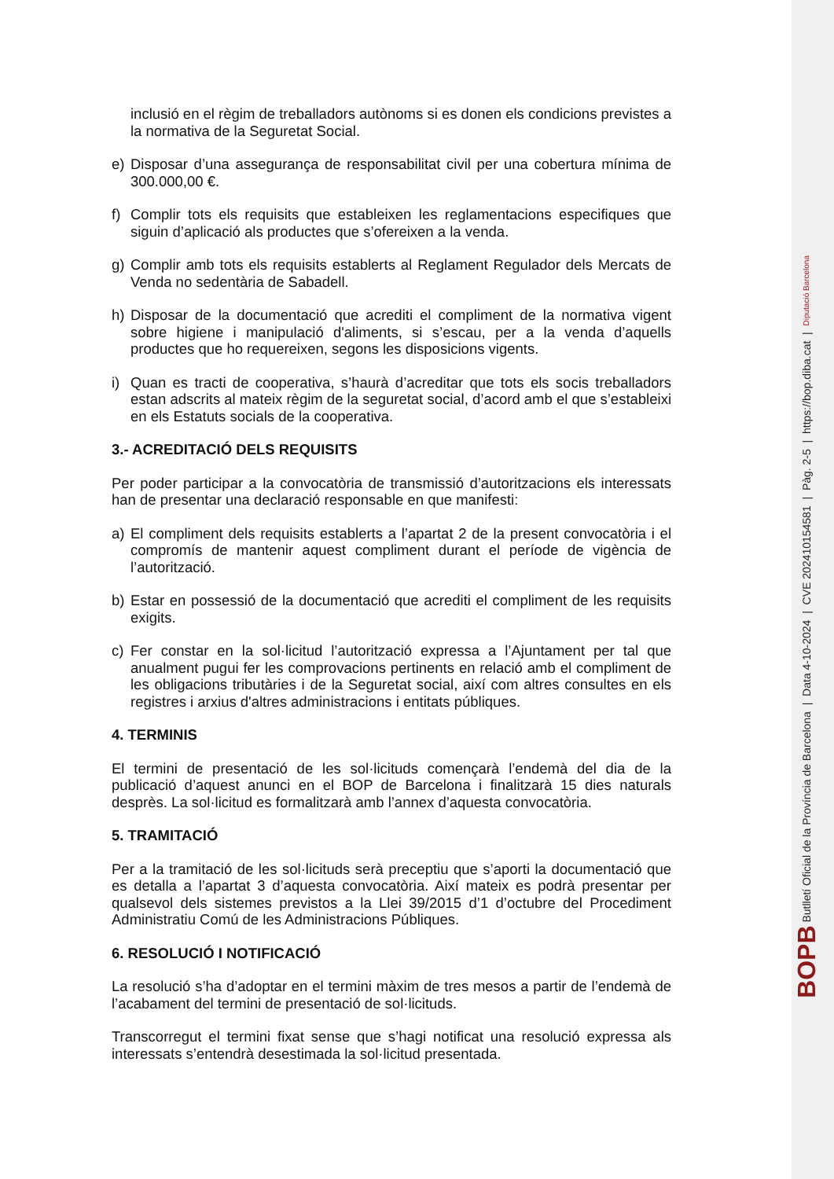inclusió en el règim de treballadors autònoms si es donen els condicions previstes a la normativa de la Seguretat Social.
e) Disposar d’una assegurança de responsabilitat civil per una cobertura mínima de 300.000,00 €.
f) Complir tots els requisits que estableixen les reglamentacions especifiques que siguin d’aplicació als productes que s’ofereixen a la venda.
g) Complir amb tots els requisits establerts al Reglament Regulador dels Mercats de Venda no sedentària de Sabadell.
h) Disposar de la documentació que acrediti el compliment de la normativa vigent sobre higiene i manipulació d'aliments, si s’escau, per a la venda d’aquells productes que ho requereixen, segons les disposicions vigents.
i) Quan es tracti de cooperativa, s’haurà d’acreditar que tots els socis treballadors estan adscrits al mateix règim de la seguretat social, d’acord amb el que s’estableixi en els Estatuts socials de la cooperativa.
3.- ACREDITACIÓ DELS REQUISITS
Per poder participar a la convocatòria de transmissió d’autoritzacions els interessats han de presentar una declaració responsable en que manifesti:
a) El compliment dels requisits establerts a l’apartat 2 de la present convocatòria i el compromís de mantenir aquest compliment durant el període de vigència de l’autorització.
b) Estar en possessió de la documentació que acrediti el compliment de les requisits exigits.
c) Fer constar en la sol·licitud l’autorització expressa a l’Ajuntament per tal que anualment pugui fer les comprovacions pertinents en relació amb el compliment de les obligacions tributàries i de la Seguretat social, així com altres consultes en els registres i arxius d'altres administracions i entitats públiques.
4. TERMINIS
El termini de presentació de les sol·licituds començarà l’endemà del dia de la publicació d’aquest anunci en el BOP de Barcelona i finalitzarà 15 dies naturals desprès. La sol·licitud es formalitzarà amb l’annex d’aquesta convocatòria.
5. TRAMITACIÓ
Per a la tramitació de les sol·licituds serà preceptiu que s’aporti la documentació que es detalla a l’apartat 3 d’aquesta convocatòria. Així mateix es podrà presentar per qualsevol dels sistemes previstos a la Llei 39/2015 d’1 d’octubre del Procediment Administratiu Comú de les Administracions Públiques.
6. RESOLUCIÓ I NOTIFICACIÓ
La resolució s’ha d’adoptar en el termini màxim de tres mesos a partir de l’endemà de l’acabament del termini de presentació de sol·licituds.
Transcorregut el termini fixat sense que s’hagi notificat una resolució expressa als interessats s’entendrà desestimada la sol·licitud presentada.
BOPB Butlletí Oficial de la Província de Barcelona | Data 4-10-2024 | CVE 202410154581 | Pàg. 2-5 | https://bop.diba.cat | Diputació Barcelona